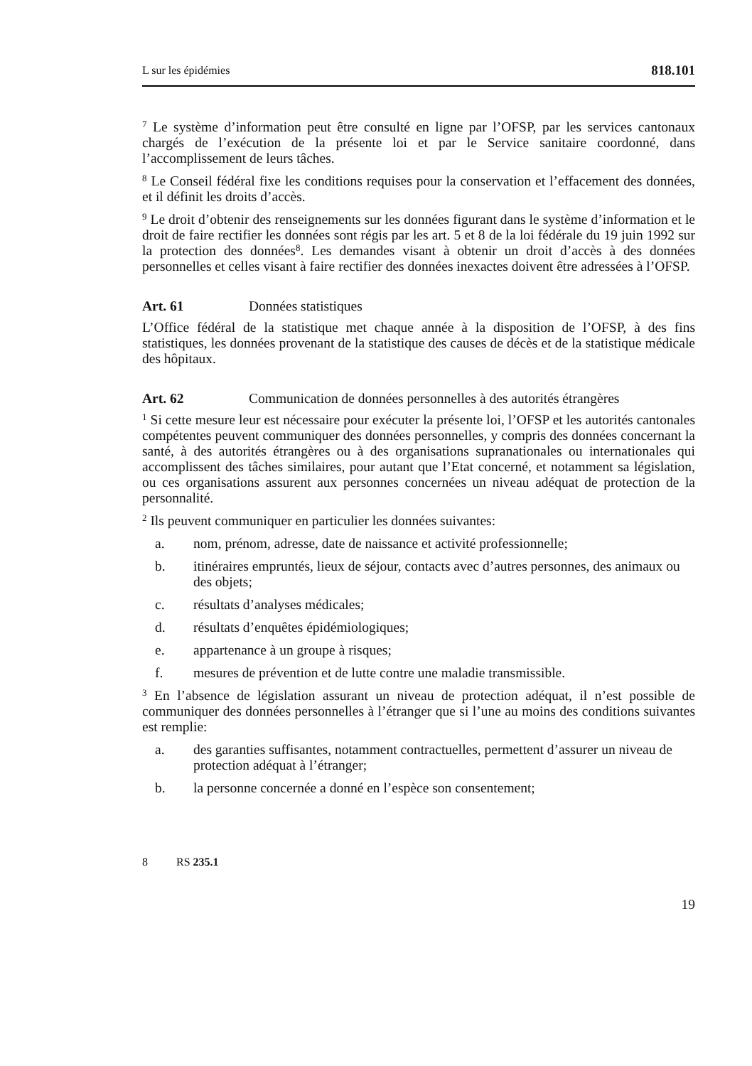L sur les épidémies 818.101
<sup>7</sup> Le système d’information peut être consulté en ligne par l’OFSP, par les services cantonaux chargés de l’exécution de la présente loi et par le Service sanitaire coordonné, dans l’accomplissement de leurs tâches.
<sup>8</sup> Le Conseil fédéral fixe les conditions requises pour la conservation et l’effacement des données, et il définit les droits d’accès.
<sup>9</sup> Le droit d’obtenir des renseignements sur les données figurant dans le système d’information et le droit de faire rectifier les données sont régis par les art. 5 et 8 de la loi fédérale du 19 juin 1992 sur la protection des données<sup>8</sup>. Les demandes visant à obtenir un droit d’accès à des données personnelles et celles visant à faire rectifier des données inexactes doivent être adressées à l’OFSP.
Art. 61 Données statistiques
L’Office fédéral de la statistique met chaque année à la disposition de l’OFSP, à des fins statistiques, les données provenant de la statistique des causes de décès et de la statistique médicale des hôpitaux.
Art. 62 Communication de données personnelles à des autorités étrangères
<sup>1</sup> Si cette mesure leur est nécessaire pour exécuter la présente loi, l’OFSP et les autorités cantonales compétentes peuvent communiquer des données personnelles, y compris des données concernant la santé, à des autorités étrangères ou à des organisations supranationales ou internationales qui accomplissent des tâches similaires, pour autant que l’Etat concerné, et notamment sa législation, ou ces organisations assurent aux personnes concernées un niveau adéquat de protection de la personnalité.
<sup>2</sup> Ils peuvent communiquer en particulier les données suivantes:
a. nom, prénom, adresse, date de naissance et activité professionnelle;
b. itinéraires empruntés, lieux de séjour, contacts avec d’autres personnes, des animaux ou des objets;
c. résultats d’analyses médicales;
d. résultats d’enquêtes épidémiologiques;
e. appartenance à un groupe à risques;
f. mesures de prévention et de lutte contre une maladie transmissible.
<sup>3</sup> En l’absence de législation assurant un niveau de protection adéquat, il n’est possible de communiquer des données personnelles à l’étranger que si l’une au moins des conditions suivantes est remplie:
a. des garanties suffisantes, notamment contractuelles, permettent d’assurer un niveau de protection adéquat à l’étranger;
b. la personne concernée a donné en l’espèce son consentement;
8 RS 235.1
19